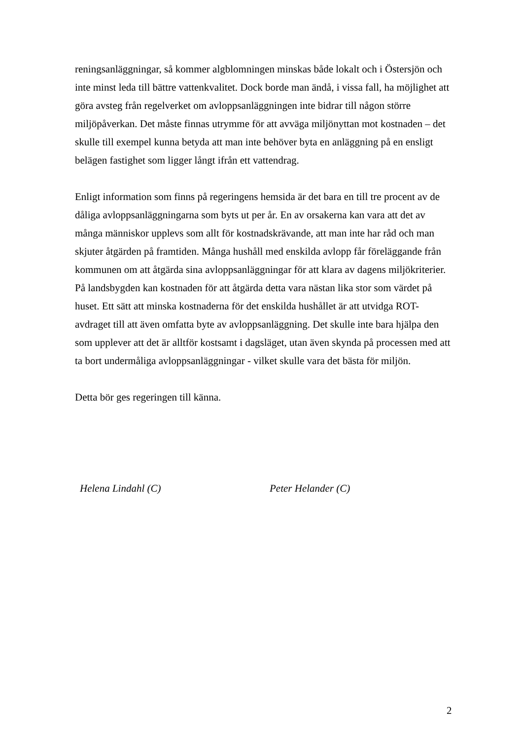reningsanläggningar, så kommer algblomningen minskas både lokalt och i Östersjön och inte minst leda till bättre vattenkvalitet. Dock borde man ändå, i vissa fall, ha möjlighet att göra avsteg från regelverket om avloppsanläggningen inte bidrar till någon större miljöpåverkan. Det måste finnas utrymme för att avväga miljönyttan mot kostnaden – det skulle till exempel kunna betyda att man inte behöver byta en anläggning på en ensligt belägen fastighet som ligger långt ifrån ett vattendrag.
Enligt information som finns på regeringens hemsida är det bara en till tre procent av de dåliga avloppsanläggningarna som byts ut per år. En av orsakerna kan vara att det av många människor upplevs som allt för kostnadskrävande, att man inte har råd och man skjuter åtgärden på framtiden. Många hushåll med enskilda avlopp får föreläggande från kommunen om att åtgärda sina avloppsanläggningar för att klara av dagens miljökriterier. På landsbygden kan kostnaden för att åtgärda detta vara nästan lika stor som värdet på huset. Ett sätt att minska kostnaderna för det enskilda hushållet är att utvidga ROT-avdraget till att även omfatta byte av avloppsanläggning. Det skulle inte bara hjälpa den som upplever att det är alltför kostsamt i dagsläget, utan även skynda på processen med att ta bort undermåliga avloppsanläggningar - vilket skulle vara det bästa för miljön.
Detta bör ges regeringen till känna.
Helena Lindahl (C) Peter Helander (C)
2